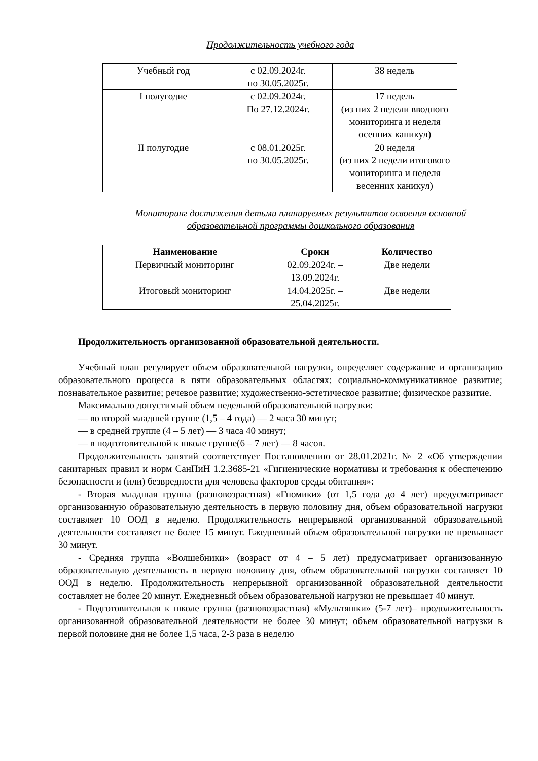Продолжительность учебного года
| Учебный год | с 02.09.2024г. по 30.05.2025г. | 38 недель |
| I полугодие | с 02.09.2024г. По 27.12.2024г. | 17 недель (из них 2 недели вводного мониторинга и неделя осенних каникул) |
| II полугодие | с 08.01.2025г. по 30.05.2025г. | 20 неделя (из них 2 недели итогового мониторинга и неделя весенних каникул) |
Мониторинг достижения детьми планируемых результатов освоения основной образовательной программы дошкольного образования
| Наименование | Сроки | Количество |
| --- | --- | --- |
| Первичный мониторинг | 02.09.2024г. – 13.09.2024г. | Две недели |
| Итоговый мониторинг | 14.04.2025г. – 25.04.2025г. | Две недели |
Продолжительность организованной образовательной деятельности.
Учебный план регулирует объем образовательной нагрузки, определяет содержание и организацию образовательного процесса в пяти образовательных областях: социально-коммуникативное развитие; познавательное развитие; речевое развитие; художественно-эстетическое развитие; физическое развитие.
Максимально допустимый объем недельной образовательной нагрузки:
— во второй младшей группе (1,5 – 4 года) — 2 часа 30 минут;
— в средней группе (4 – 5 лет) — 3 часа 40 минут;
— в подготовительной к школе группе(6 – 7 лет) — 8 часов.
Продолжительность занятий соответствует Постановлению от 28.01.2021г. № 2 «Об утверждении санитарных правил и норм СанПиН 1.2.3685-21 «Гигиенические нормативы и требования к обеспечению безопасности и (или) безвредности для человека факторов среды обитания»:
- Вторая младшая группа (разновозрастная) «Гномики» (от 1,5 года до 4 лет) предусматривает организованную образовательную деятельность в первую половину дня, объем образовательной нагрузки составляет 10 ООД в неделю. Продолжительность непрерывной организованной образовательной деятельности составляет не более 15 минут. Ежедневный объем образовательной нагрузки не превышает 30 минут.
- Средняя группа «Волшебники» (возраст от 4 – 5 лет) предусматривает организованную образовательную деятельность в первую половину дня, объем образовательной нагрузки составляет 10 ООД в неделю. Продолжительность непрерывной организованной образовательной деятельности составляет не более 20 минут. Ежедневный объем образовательной нагрузки не превышает 40 минут.
- Подготовительная к школе группа (разновозрастная) «Мультяшки» (5-7 лет)– продолжительность организованной образовательной деятельности не более 30 минут; объем образовательной нагрузки в первой половине дня не более 1,5 часа, 2-3 раза в неделю